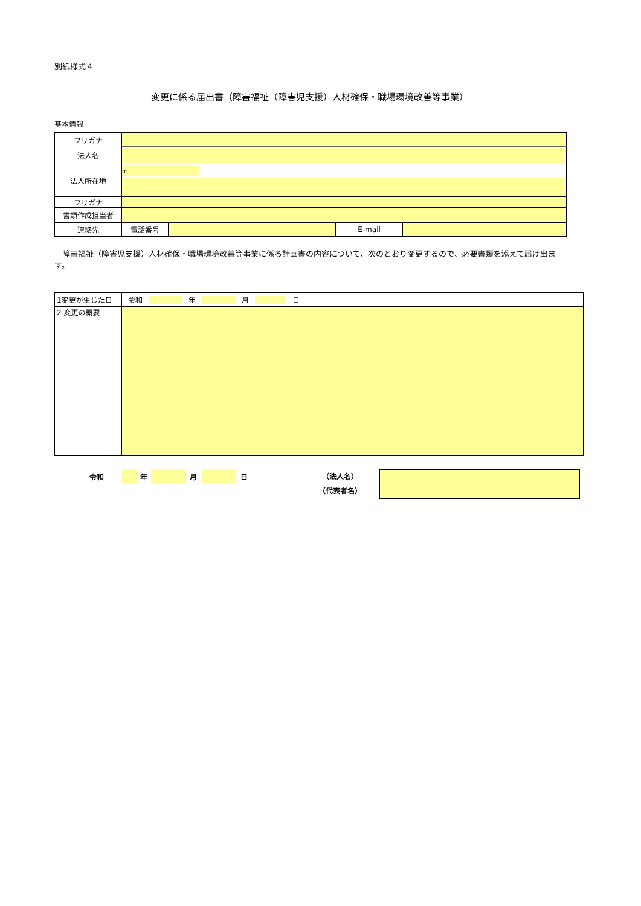別紙様式４
変更に係る届出書（障害福祉（障害児支援）人材確保・職場環境改善等事業）
基本情報
| フリガナ | | | | |
| 法人名 | | | | |
| 法人所在地 | 〒 | | | |
| フリガナ | | | | |
| 書類作成担当者 | | | | |
| 連絡先 | 電話番号 | | E-mail | |
　障害福祉（障害児支援）人材確保・職場環境改善等事業に係る計画書の内容について、次のとおり変更するので、必要書類を添えて届け出ます。
| 1変更が生じた日 | 令和 年 月 日 |
| 2 変更の概要 | |
令和 年 月 日
（法人名）
（代表者名）